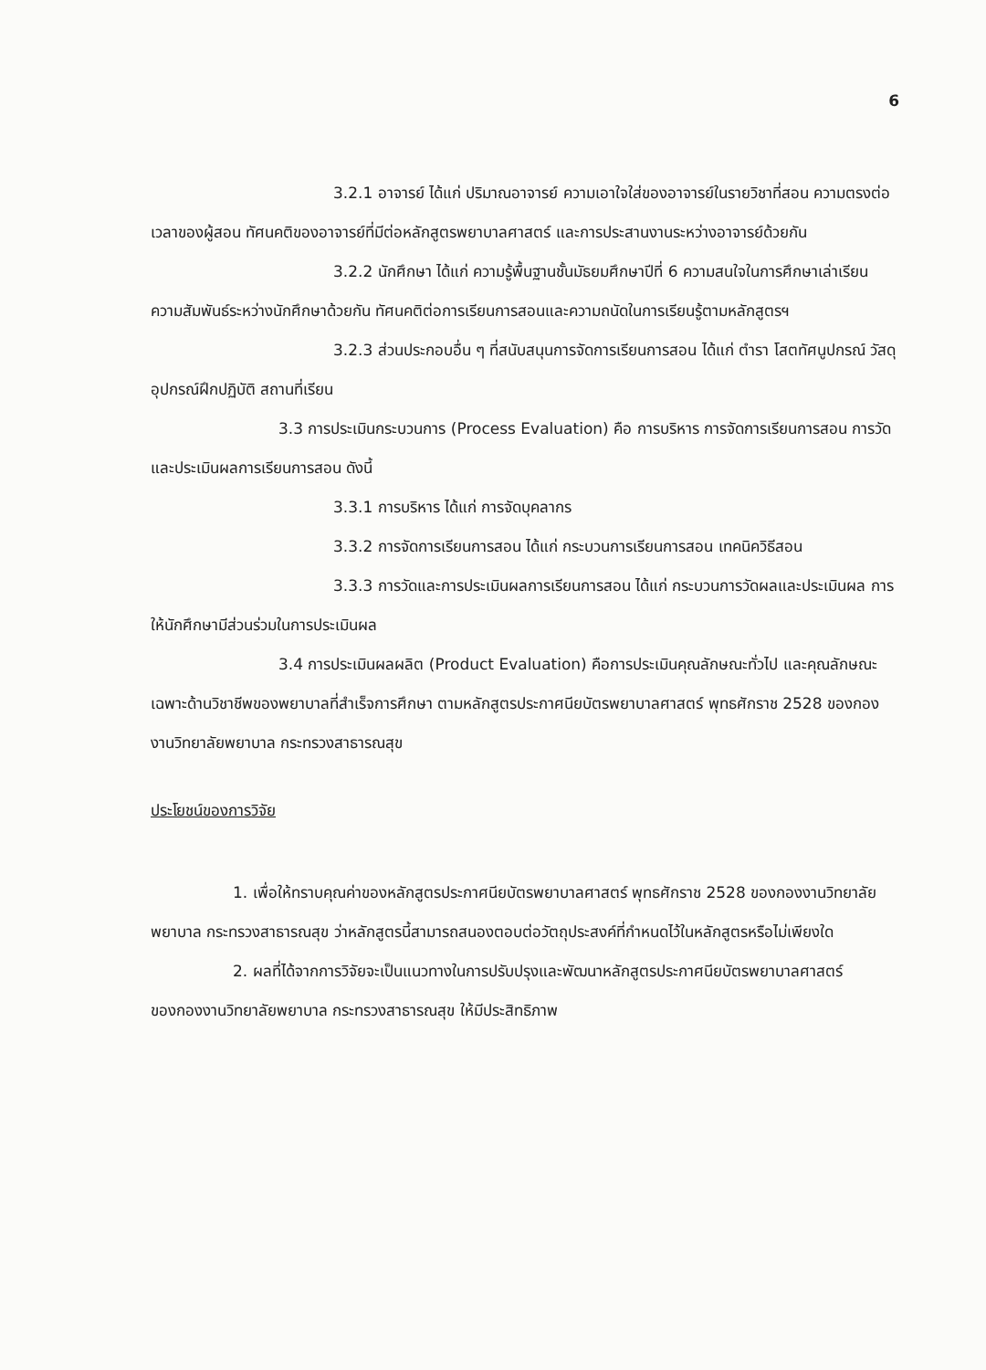6
3.2.1 อาจารย์ ได้แก่ ปริมาณอาจารย์ ความเอาใจใส่ของอาจารย์ในรายวิชาที่สอน ความตรงต่อเวลาของผู้สอน ทัศนคติของอาจารย์ที่มีต่อหลักสูตรพยาบาลศาสตร์ และการประสานงานระหว่างอาจารย์ด้วยกัน
3.2.2 นักศึกษา ได้แก่ ความรู้พื้นฐานชั้นมัธยมศึกษาปีที่ 6 ความสนใจในการศึกษาเล่าเรียน ความสัมพันธ์ระหว่างนักศึกษาด้วยกัน ทัศนคติต่อการเรียนการสอนและความถนัดในการเรียนรู้ตามหลักสูตรฯ
3.2.3 ส่วนประกอบอื่น ๆ ที่สนับสนุนการจัดการเรียนการสอน ได้แก่ ตำรา โสตทัศนูปกรณ์ วัสดุอุปกรณ์ฝึกปฏิบัติ สถานที่เรียน
3.3 การประเมินกระบวนการ (Process Evaluation) คือ การบริหาร การจัดการเรียนการสอน การวัดและประเมินผลการเรียนการสอน ดังนี้
3.3.1 การบริหาร ได้แก่ การจัดบุคลากร
3.3.2 การจัดการเรียนการสอน ได้แก่ กระบวนการเรียนการสอน เทคนิควิธีสอน
3.3.3 การวัดและการประเมินผลการเรียนการสอน ได้แก่ กระบวนการวัดผลและประเมินผล การให้นักศึกษามีส่วนร่วมในการประเมินผล
3.4 การประเมินผลผลิต (Product Evaluation) คือการประเมินคุณลักษณะทั่วไป และคุณลักษณะเฉพาะด้านวิชาชีพของพยาบาลที่สำเร็จการศึกษา ตามหลักสูตรประกาศนียบัตรพยาบาลศาสตร์ พุทธศักราช 2528 ของกองงานวิทยาลัยพยาบาล กระทรวงสาธารณสุข
ประโยชน์ของการวิจัย
1. เพื่อให้ทราบคุณค่าของหลักสูตรประกาศนียบัตรพยาบาลศาสตร์ พุทธศักราช 2528 ของกองงานวิทยาลัยพยาบาล กระทรวงสาธารณสุข ว่าหลักสูตรนี้สามารถสนองตอบต่อวัตถุประสงค์ที่กำหนดไว้ในหลักสูตรหรือไม่เพียงใด
2. ผลที่ได้จากการวิจัยจะเป็นแนวทางในการปรับปรุงและพัฒนาหลักสูตรประกาศนียบัตรพยาบาลศาสตร์ ของกองงานวิทยาลัยพยาบาล กระทรวงสาธารณสุข ให้มีประสิทธิภาพ